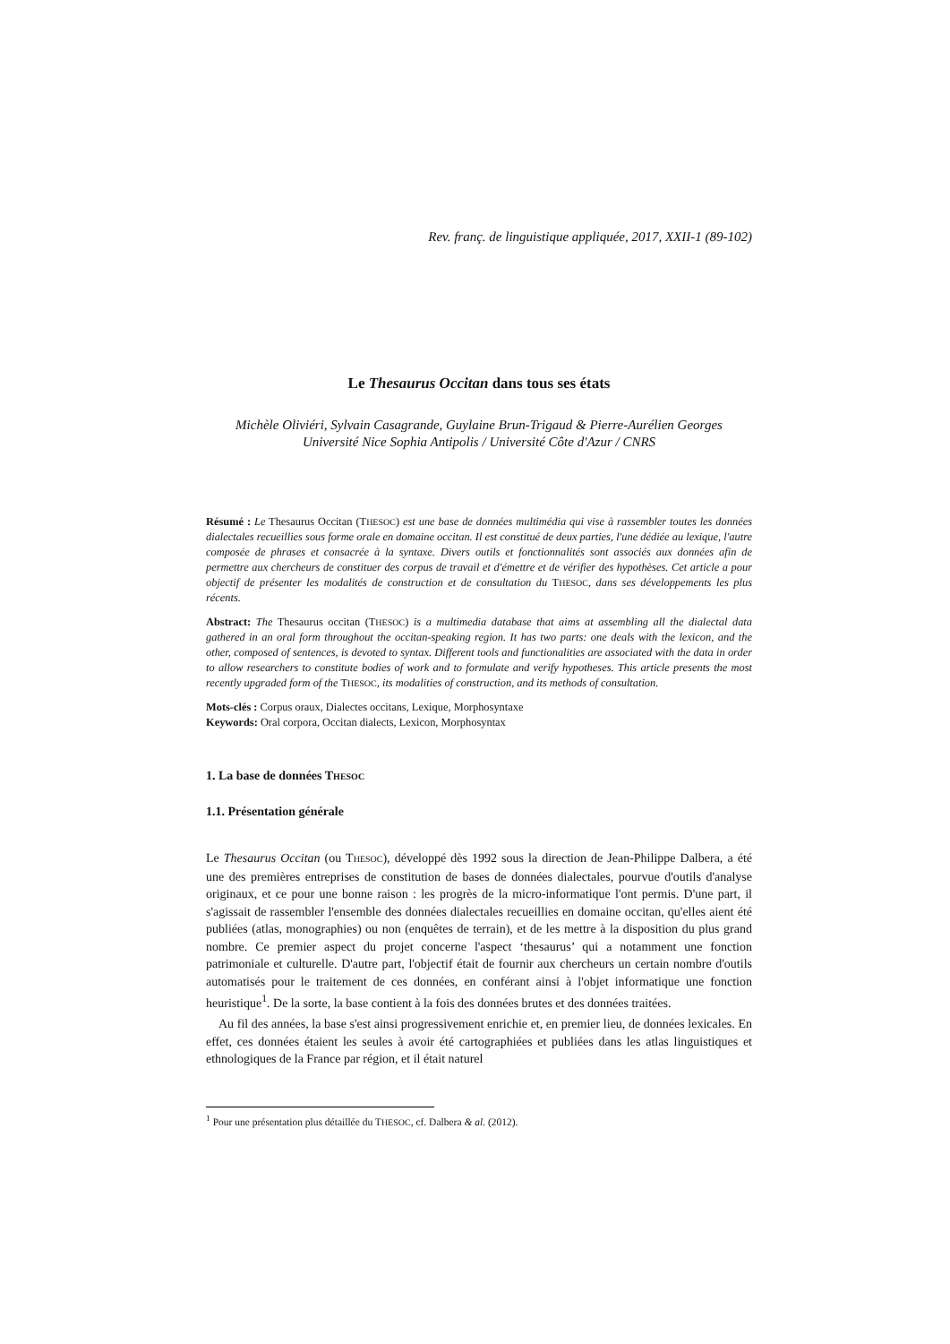Rev. franç. de linguistique appliquée, 2017, XXII-1 (89-102)
Le Thesaurus Occitan dans tous ses états
Michèle Oliviéri, Sylvain Casagrande, Guylaine Brun-Trigaud & Pierre-Aurélien Georges
Université Nice Sophia Antipolis / Université Côte d'Azur / CNRS
Résumé : Le Thesaurus Occitan (THESOC) est une base de données multimédia qui vise à rassembler toutes les données dialectales recueillies sous forme orale en domaine occitan. Il est constitué de deux parties, l'une dédiée au lexique, l'autre composée de phrases et consacrée à la syntaxe. Divers outils et fonctionnalités sont associés aux données afin de permettre aux chercheurs de constituer des corpus de travail et d'émettre et de vérifier des hypothèses. Cet article a pour objectif de présenter les modalités de construction et de consultation du THESOC, dans ses développements les plus récents.
Abstract: The Thesaurus occitan (THESOC) is a multimedia database that aims at assembling all the dialectal data gathered in an oral form throughout the occitan-speaking region. It has two parts: one deals with the lexicon, and the other, composed of sentences, is devoted to syntax. Different tools and functionalities are associated with the data in order to allow researchers to constitute bodies of work and to formulate and verify hypotheses. This article presents the most recently upgraded form of the THESOC, its modalities of construction, and its methods of consultation.
Mots-clés : Corpus oraux, Dialectes occitans, Lexique, Morphosyntaxe
Keywords: Oral corpora, Occitan dialects, Lexicon, Morphosyntax
1. La base de données THESOC
1.1. Présentation générale
Le Thesaurus Occitan (ou THESOC), développé dès 1992 sous la direction de Jean-Philippe Dalbera, a été une des premières entreprises de constitution de bases de données dialectales, pourvue d'outils d'analyse originaux, et ce pour une bonne raison : les progrès de la micro-informatique l'ont permis. D'une part, il s'agissait de rassembler l'ensemble des données dialectales recueillies en domaine occitan, qu'elles aient été publiées (atlas, monographies) ou non (enquêtes de terrain), et de les mettre à la disposition du plus grand nombre. Ce premier aspect du projet concerne l'aspect ‘thesaurus’ qui a notamment une fonction patrimoniale et culturelle. D'autre part, l'objectif était de fournir aux chercheurs un certain nombre d'outils automatisés pour le traitement de ces données, en conférant ainsi à l'objet informatique une fonction heuristique<sup>1</sup>. De la sorte, la base contient à la fois des données brutes et des données traitées.
Au fil des années, la base s'est ainsi progressivement enrichie et, en premier lieu, de données lexicales. En effet, ces données étaient les seules à avoir été cartographiées et publiées dans les atlas linguistiques et ethnologiques de la France par région, et il était naturel
<sup>1</sup> Pour une présentation plus détaillée du THESOC, cf. Dalbera & al. (2012).